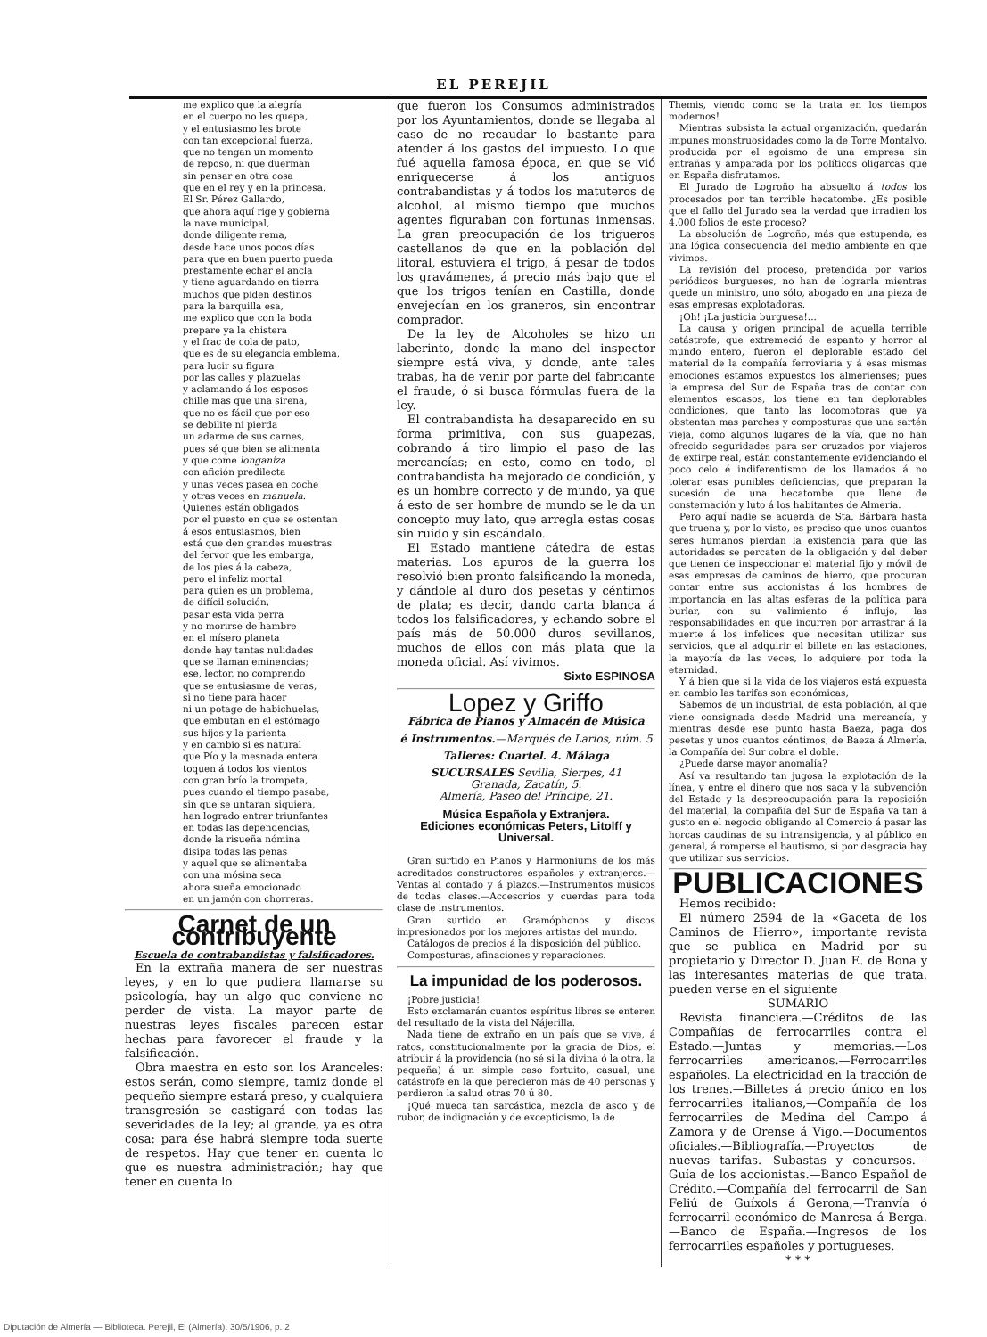EL PEREJIL
me explico que la alegría
en el cuerpo no les quepa,
y el entusiasmo les brote
con tan excepcional fuerza,
que no tengan un momento
de reposo, ni que duerman
sin pensar en otra cosa
que en el rey y en la princesa.
El Sr. Pérez Gallardo,
que ahora aquí rige y gobierna
la nave municipal,
donde diligente rema,
desde hace unos pocos días
para que en buen puerto pueda
prestamente echar el ancla
y tiene aguardando en tierra
muchos que piden destinos
para la barquilla esa,
me explico que con la boda
prepare ya la chistera
y el frac de cola de pato,
que es de su elegancia emblema,
para lucir su figura
por las calles y plazuelas
y aclamando á los esposos
chille mas que una sirena,
que no es fácil que por eso
se debilite ni pierda
un adarme de sus carnes,
pues sé que bien se alimenta
y que come longaniza
con afición predilecta
y unas veces pasea en coche
y otras veces en manuela.
Quienes están obligados
por el puesto en que se ostentan
á esos entusiasmos, bien
está que den grandes muestras
del fervor que les embarga,
de los pies á la cabeza,
pero el infeliz mortal
para quien es un problema,
de difícil solución,
pasar esta vida perra
y no morirse de hambre
en el mísero planeta
donde hay tantas nulidades
que se llaman eminencias;
ese, lector, no comprendo
que se entusiasme de veras,
si no tiene para hacer
ni un potage de habichuelas,
que embutan en el estómago
sus hijos y la parienta
y en cambio si es natural
que Pío y la mesnada entera
toquen á todos los vientos
con gran brío la trompeta,
pues cuando el tiempo pasaba,
sin que se untaran siquiera,
han logrado entrar triunfantes
en todas las dependencias,
donde la risueña nómina
disipa todas las penas
y aquel que se alimentaba
con una mósina seca
ahora sueña emocionado
en un jamón con chorreras.
Carnet de un contribuyente
Escuela de contrabandistas y falsificadores.
En la extraña manera de ser nuestras leyes, y en lo que pudiera llamarse su psicología, hay un algo que conviene no perder de vista. La mayor parte de nuestras leyes fiscales parecen estar hechas para favorecer el fraude y la falsificación.
Obra maestra en esto son los Aranceles: estos serán, como siempre, tamiz donde el pequeño siempre estará preso, y cualquiera transgresión se castigará con todas las severidades de la ley; al grande, ya es otra cosa: para ése habrá siempre toda suerte de respetos. Hay que tener en cuenta lo que es nuestra administración; hay que tener en cuenta lo
que fueron los Consumos administrados por los Ayuntamientos, donde se llegaba al caso de no recaudar lo bastante para atender á los gastos del impuesto. Lo que fué aquella famosa época, en que se vió enriquecerse á los antiguos contrabandistas y á todos los matuteros de alcohol, al mismo tiempo que muchos agentes figuraban con fortunas inmensas. La gran preocupación de los trigueros castellanos de que en la población del litoral, estuviera el trigo, á pesar de todos los gravámenes, á precio más bajo que el que los trigos tenían en Castilla, donde envejecían en los graneros, sin encontrar comprador.
De la ley de Alcoholes se hizo un laberinto, donde la mano del inspector siempre está viva, y donde, ante tales trabas, ha de venir por parte del fabricante el fraude, ó si busca fórmulas fuera de la ley.
El contrabandista ha desaparecido en su forma primitiva, con sus guapezas, cobrando á tiro limpio el paso de las mercancías; en esto, como en todo, el contrabandista ha mejorado de condición, y es un hombre correcto y de mundo, ya que á esto de ser hombre de mundo se le da un concepto muy lato, que arregla estas cosas sin ruido y sin escándalo.
El Estado mantiene cátedra de estas materias. Los apuros de la guerra los resolvió bien pronto falsificando la moneda, y dándole al duro dos pesetas y céntimos de plata; es decir, dando carta blanca á todos los falsificadores, y echando sobre el país más de 50.000 duros sevillanos, muchos de ellos con más plata que la moneda oficial. Así vivimos.
Sixto ESPINOSA
Lopez y Griffo
Fábrica de Pianos y Almacén de Música
é Instrumentos.—Marqués de Larios, núm. 5
Talleres: Cuartel. 4. Málaga
SUCURSALES Sevilla, Sierpes, 41
Granada, Zacatín, 5.
Almería, Paseo del Príncipe, 21.
Música Española y Extranjera.
Ediciones económicas Peters, Litolff y Universal.
Gran surtido en Pianos y Harmoniums de los más acreditados constructores españoles y extranjeros.—Ventas al contado y á plazos.—Instrumentos músicos de todas clases.—Accesorios y cuerdas para toda clase de instrumentos.
Gran surtido en Gramóphonos y discos impresionados por los mejores artistas del mundo.
Catálogos de precios á la disposición del público.
Composturas, afinaciones y reparaciones.
La impunidad de los poderosos.
¡Pobre justicia!
Esto exclamarán cuantos espíritus libres se enteren del resultado de la vista del Nájerilla.
Nada tiene de extraño en un país que se vive, á ratos, constitucionalmente por la gracia de Dios, el atribuir á la providencia (no sé si la divina ó la otra, la pequeña) á un simple caso fortuito, casual, una catástrofe en la que perecieron más de 40 personas y perdieron la salud otras 70 ú 80.
¡Qué mueca tan sarcástica, mezcla de asco y de rubor, de indignación y de excepticismo, la de
Themis, viendo como se la trata en los tiempos modernos!
Mientras subsista la actual organización, quedarán impunes monstruosidades como la de Torre Montalvo, producida por el egoismo de una empresa sin entrañas y amparada por los políticos oligarcas que en España disfrutamos.
El Jurado de Logroño ha absuelto á todos los procesados por tan terrible hecatombe. ¿Es posible que el fallo del Jurado sea la verdad que irradien los 4.000 folios de este proceso?
La absolución de Logroño, más que estupenda, es una lógica consecuencia del medio ambiente en que vivimos.
La revisión del proceso, pretendida por varios periódicos burgueses, no han de lograrla mientras quede un ministro, uno sólo, abogado en una pieza de esas empresas explotadoras.
¡Oh! ¡La justicia burguesa!...
La causa y origen principal de aquella terrible catástrofe, que extremeció de espanto y horror al mundo entero, fueron el deplorable estado del material de la compañía ferroviaria y á esas mismas emociones estamos expuestos los almerienses; pues la empresa del Sur de España tras de contar con elementos escasos, los tiene en tan deplorables condiciones, que tanto las locomotoras que ya obstentan mas parches y composturas que una sartén vieja, como algunos lugares de la vía, que no han ofrecido seguridades para ser cruzados por viajeros de extirpe real, están constantemente evidenciando el poco celo é indiferentismo de los llamados á no tolerar esas punibles deficiencias, que preparan la sucesión de una hecatombe que llene de consternación y luto á los habitantes de Almería.
Pero aquí nadie se acuerda de Sta. Bárbara hasta que truena y, por lo visto, es preciso que unos cuantos seres humanos pierdan la existencia para que las autoridades se percaten de la obligación y del deber que tienen de inspeccionar el material fijo y móvil de esas empresas de caminos de hierro, que procuran contar entre sus accionistas á los hombres de importancia en las altas esferas de la política para burlar, con su valimiento é influjo, las responsabilidades en que incurren por arrastrar á la muerte á los infelices que necesitan utilizar sus servicios, que al adquirir el billete en las estaciones, la mayoría de las veces, lo adquiere por toda la eternidad.
Y á bien que si la vida de los viajeros está expuesta en cambio las tarifas son económicas,
Sabemos de un industrial, de esta población, al que viene consignada desde Madrid una mercancía, y mientras desde ese punto hasta Baeza, paga dos pesetas y unos cuantos céntimos, de Baeza á Almería, la Compañía del Sur cobra el doble.
¿Puede darse mayor anomalía?
Así va resultando tan jugosa la explotación de la línea, y entre el dinero que nos saca y la subvención del Estado y la despreocupación para la reposición del material, la compañía del Sur de España va tan á gusto en el negocio obligando al Comercio á pasar las horcas caudinas de su intransigencia, y al público en general, á romperse el bautismo, si por desgracia hay que utilizar sus servicios.
PUBLICACIONES
Hemos recibido:
El número 2594 de la «Gaceta de los Caminos de Hierro», importante revista que se publica en Madrid por su propietario y Director D. Juan E. de Bona y las interesantes materias de que trata. pueden verse en el siguiente
SUMARIO
Revista financiera.—Créditos de las Compañías de ferrocarriles contra el Estado.—Juntas y memorias.—Los ferrocarriles americanos.—Ferrocarriles españoles. La electricidad en la tracción de los trenes.—Billetes á precio único en los ferrocarriles italianos,—Compañía de los ferrocarriles de Medina del Campo á Zamora y de Orense á Vigo.—Documentos oficiales.—Bibliografía.—Proyectos de nuevas tarifas.—Subastas y concursos.—Guía de los accionistas.—Banco Español de Crédito.—Compañía del ferrocarril de San Feliú de Guíxols á Gerona,—Tranvía ó ferrocarril económico de Manresa á Berga.—Banco de España.—Ingresos de los ferrocarriles españoles y portugueses.
* * *
Diputación de Almería — Biblioteca. Perejil, El (Almería). 30/5/1906, p. 2